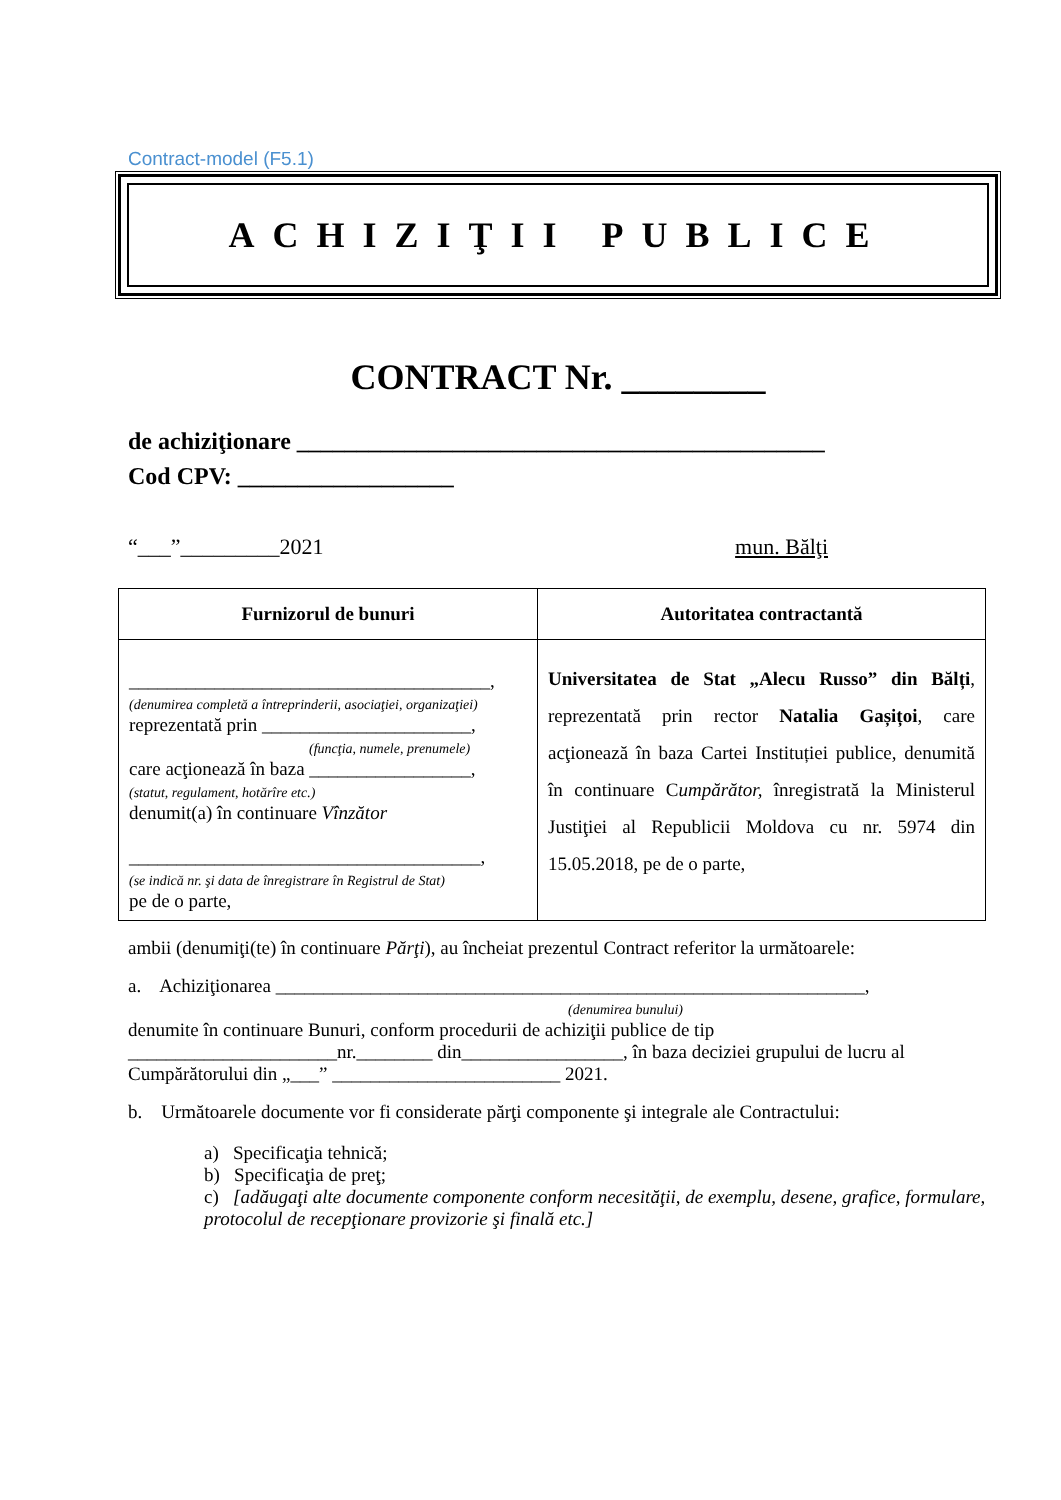Contract-model (F5.1)
ACHIZIŢII PUBLICE
CONTRACT Nr. ________
de achiziţionare ____________________________________________
Cod CPV: __________________
“___”_________2021 mun. Bălţi
| Furnizorul de bunuri | Autoritatea contractantă |
| --- | --- |
| ______________________________________, (denumirea completă a întreprinderii, asociaţiei, organizaţiei) reprezentată prin ______________________, (funcţia, numele, prenumele) care acţionează în baza _________________, (statut, regulament, hotărîre etc.) denumit(a) în continuare Vînzător _____________________________________, (se indică nr. şi data de înregistrare în Registrul de Stat) pe de o parte, | Universitatea de Stat „Alecu Russo” din Bălți , reprezentată prin rector Natalia Gașițoi , care acţionează în baza Cartei Instituției publice, denumită în continuare C umpărător, înregistrată la Ministerul Justiţiei al Republicii Moldova cu nr. 5974 din 15.05.2018, pe de o parte, |
ambii (denumiţi(te) în continuare Părţi), au încheiat prezentul Contract referitor la următoarele:
a. Achiziţionarea ______________________________________________________________,
(denumirea bunului)
denumite în continuare Bunuri, conform procedurii de achiziţii publice de tip ______________________nr.________ din_________________, în baza deciziei grupului de lucru al Cumpărătorului din „___” ________________________ 2021.
b. Următoarele documente vor fi considerate părţi componente şi integrale ale Contractului:
a) Specificaţia tehnică;
b) Specificaţia de preţ;
c) [adăugaţi alte documente componente conform necesităţii, de exemplu, desene, grafice, formulare, protocolul de recepţionare provizorie şi finală etc.]